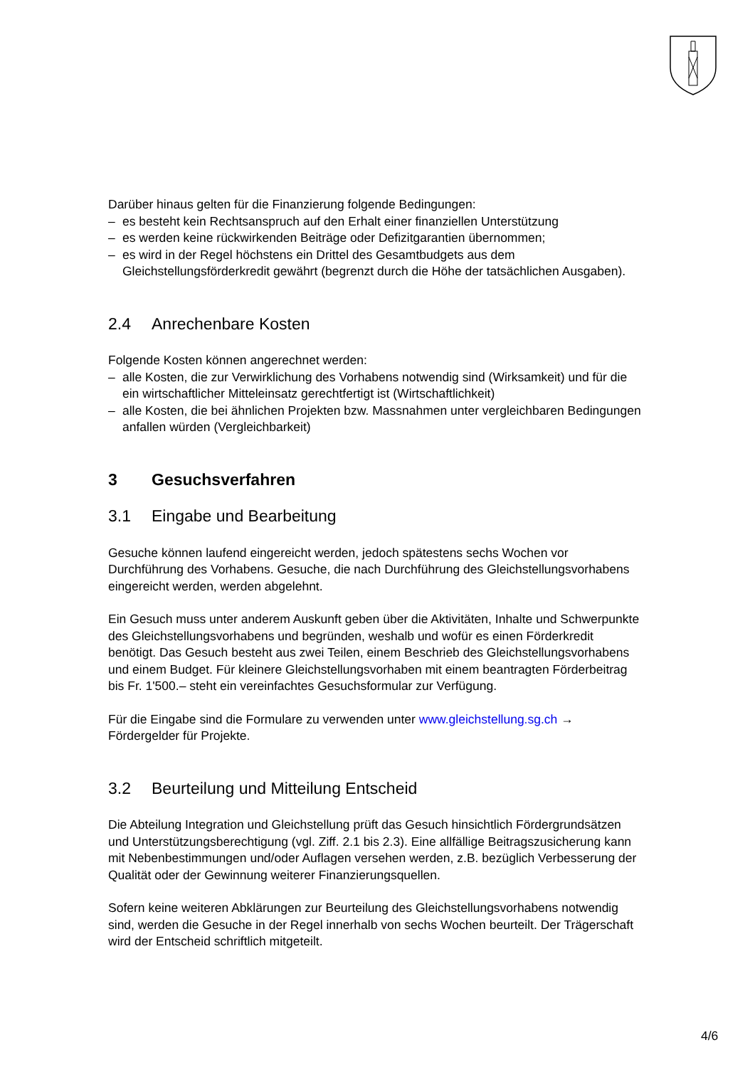Darüber hinaus gelten für die Finanzierung folgende Bedingungen:
– es besteht kein Rechtsanspruch auf den Erhalt einer finanziellen Unterstützung
– es werden keine rückwirkenden Beiträge oder Defizitgarantien übernommen;
– es wird in der Regel höchstens ein Drittel des Gesamtbudgets aus dem Gleichstellungsförderkredit gewährt (begrenzt durch die Höhe der tatsächlichen Ausgaben).
2.4 Anrechenbare Kosten
Folgende Kosten können angerechnet werden:
– alle Kosten, die zur Verwirklichung des Vorhabens notwendig sind (Wirksamkeit) und für die ein wirtschaftlicher Mitteleinsatz gerechtfertigt ist (Wirtschaftlichkeit)
– alle Kosten, die bei ähnlichen Projekten bzw. Massnahmen unter vergleichbaren Bedingungen anfallen würden (Vergleichbarkeit)
3 Gesuchsverfahren
3.1 Eingabe und Bearbeitung
Gesuche können laufend eingereicht werden, jedoch spätestens sechs Wochen vor Durchführung des Vorhabens. Gesuche, die nach Durchführung des Gleichstellungsvorhabens eingereicht werden, werden abgelehnt.
Ein Gesuch muss unter anderem Auskunft geben über die Aktivitäten, Inhalte und Schwerpunkte des Gleichstellungsvorhabens und begründen, weshalb und wofür es einen Förderkredit benötigt. Das Gesuch besteht aus zwei Teilen, einem Beschrieb des Gleichstellungsvorhabens und einem Budget. Für kleinere Gleichstellungsvorhaben mit einem beantragten Förderbeitrag bis Fr. 1'500.– steht ein vereinfachtes Gesuchsformular zur Verfügung.
Für die Eingabe sind die Formulare zu verwenden unter www.gleichstellung.sg.ch → Fördergelder für Projekte.
3.2 Beurteilung und Mitteilung Entscheid
Die Abteilung Integration und Gleichstellung prüft das Gesuch hinsichtlich Fördergrundsätzen und Unterstützungsberechtigung (vgl. Ziff. 2.1 bis 2.3). Eine allfällige Beitragszusicherung kann mit Nebenbestimmungen und/oder Auflagen versehen werden, z.B. bezüglich Verbesserung der Qualität oder der Gewinnung weiterer Finanzierungsquellen.
Sofern keine weiteren Abklärungen zur Beurteilung des Gleichstellungsvorhabens notwendig sind, werden die Gesuche in der Regel innerhalb von sechs Wochen beurteilt. Der Trägerschaft wird der Entscheid schriftlich mitgeteilt.
4/6